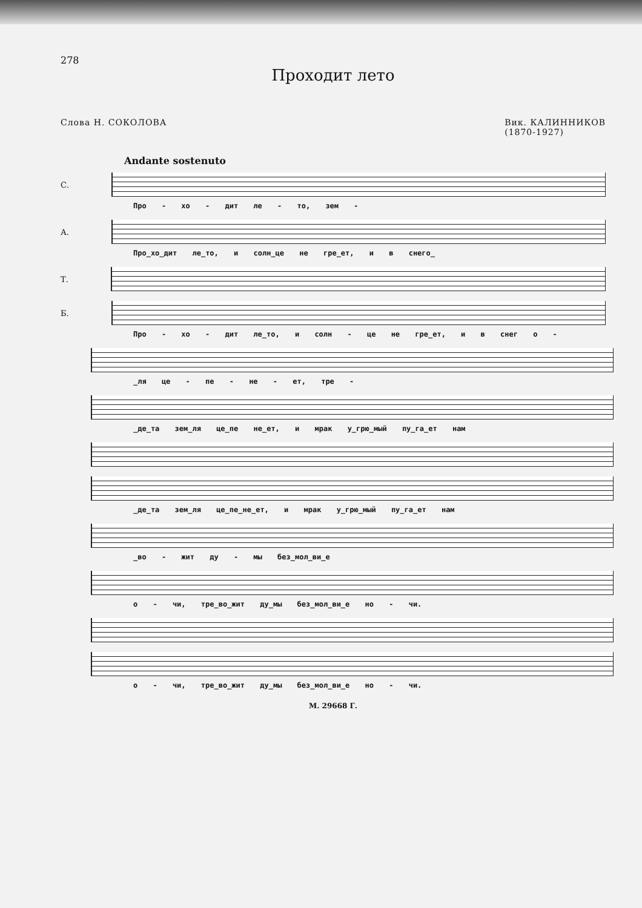278
Проходит лето
Слова Н. СОКОЛОВА Вик. КАЛИННИКОВ
(1870-1927)
Andante sostenuto
С.
Про - хо - дит ле - то, зем -
А.
Про_хо_дит ле_то, и солн_це не гре_ет, и в снего_
Т.
Б.
Про - хо - дит ле_то, и солн - це не гре_ет, и в снег о -
_ля це - пе - не - ет, тре -
_де_та зем_ля це_пе не_ет, и мрак у_грю_мый пу_га_ет нам
_де_та зем_ля це_пе_не_ет, и мрак у_грю_мый пу_га_ет нам
_во - жит ду - мы без_мол_ви_е
о - чи, тре_во_жит ду_мы без_мол_ви_е но - чи.
о - чи, тре_во_жит ду_мы без_мол_ви_е но - чи.
М. 29668 Г.